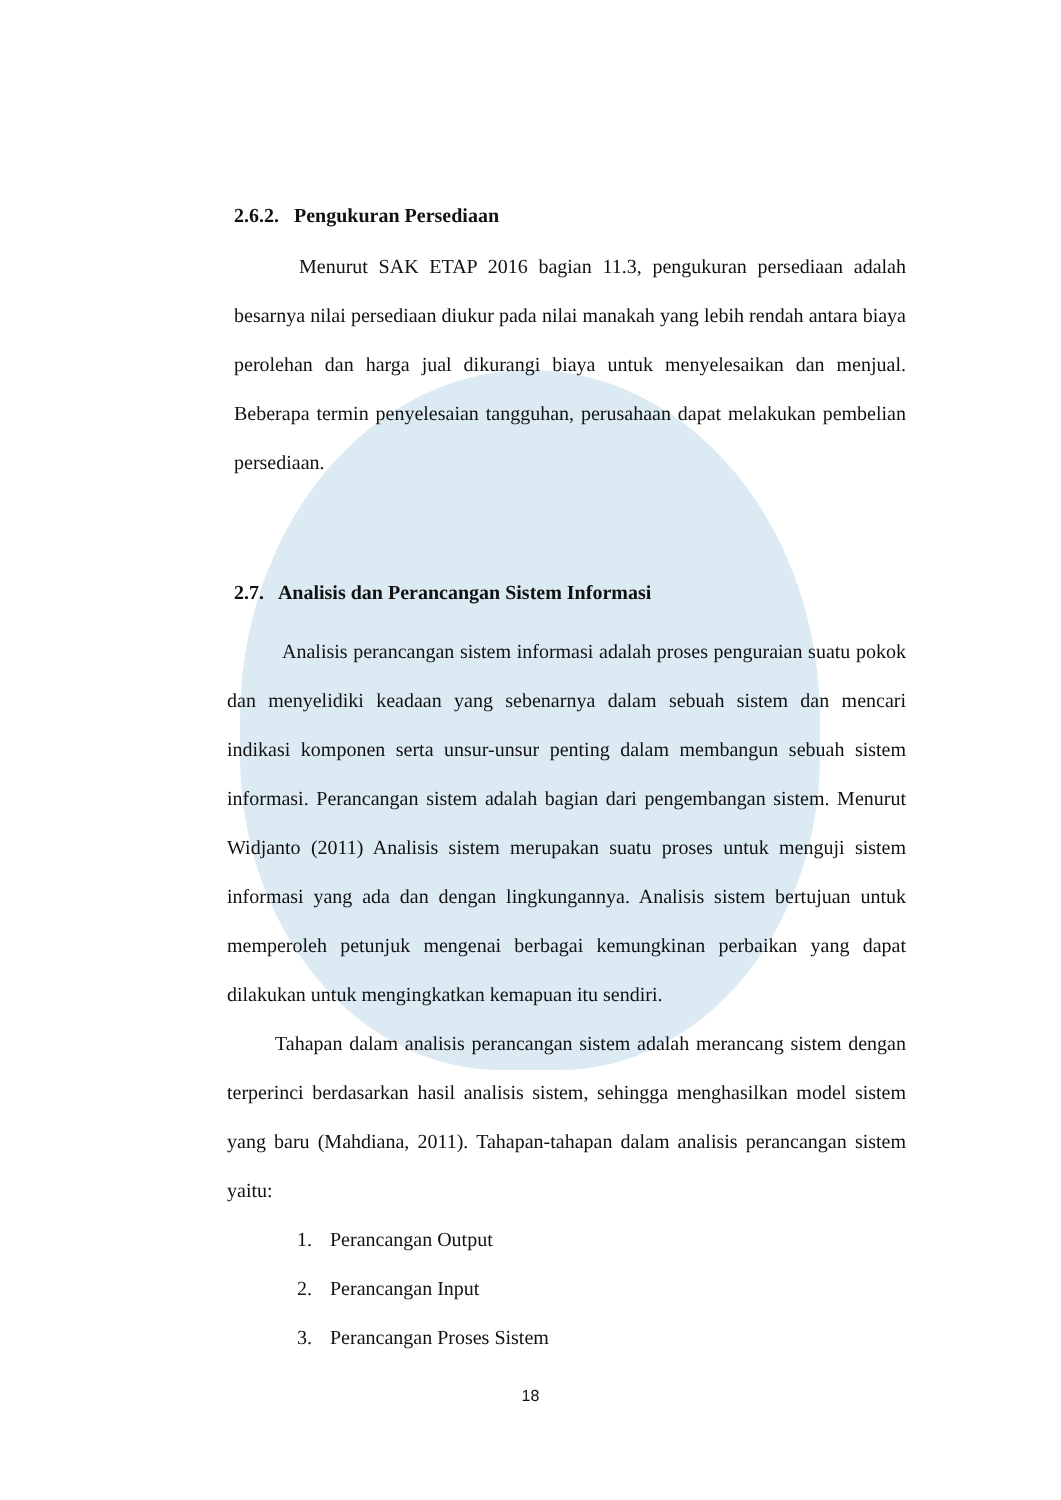2.6.2. Pengukuran Persediaan
Menurut SAK ETAP 2016 bagian 11.3, pengukuran persediaan adalah besarnya nilai persediaan diukur pada nilai manakah yang lebih rendah antara biaya perolehan dan harga jual dikurangi biaya untuk menyelesaikan dan menjual. Beberapa termin penyelesaian tangguhan, perusahaan dapat melakukan pembelian persediaan.
2.7. Analisis dan Perancangan Sistem Informasi
Analisis perancangan sistem informasi adalah proses penguraian suatu pokok dan menyelidiki keadaan yang sebenarnya dalam sebuah sistem dan mencari indikasi komponen serta unsur-unsur penting dalam membangun sebuah sistem informasi. Perancangan sistem adalah bagian dari pengembangan sistem. Menurut Widjanto (2011) Analisis sistem merupakan suatu proses untuk menguji sistem informasi yang ada dan dengan lingkungannya. Analisis sistem bertujuan untuk memperoleh petunjuk mengenai berbagai kemungkinan perbaikan yang dapat dilakukan untuk mengingkatkan kemapuan itu sendiri.
Tahapan dalam analisis perancangan sistem adalah merancang sistem dengan terperinci berdasarkan hasil analisis sistem, sehingga menghasilkan model sistem yang baru (Mahdiana, 2011). Tahapan-tahapan dalam analisis perancangan sistem yaitu:
1. Perancangan Output
2. Perancangan Input
3. Perancangan Proses Sistem
18